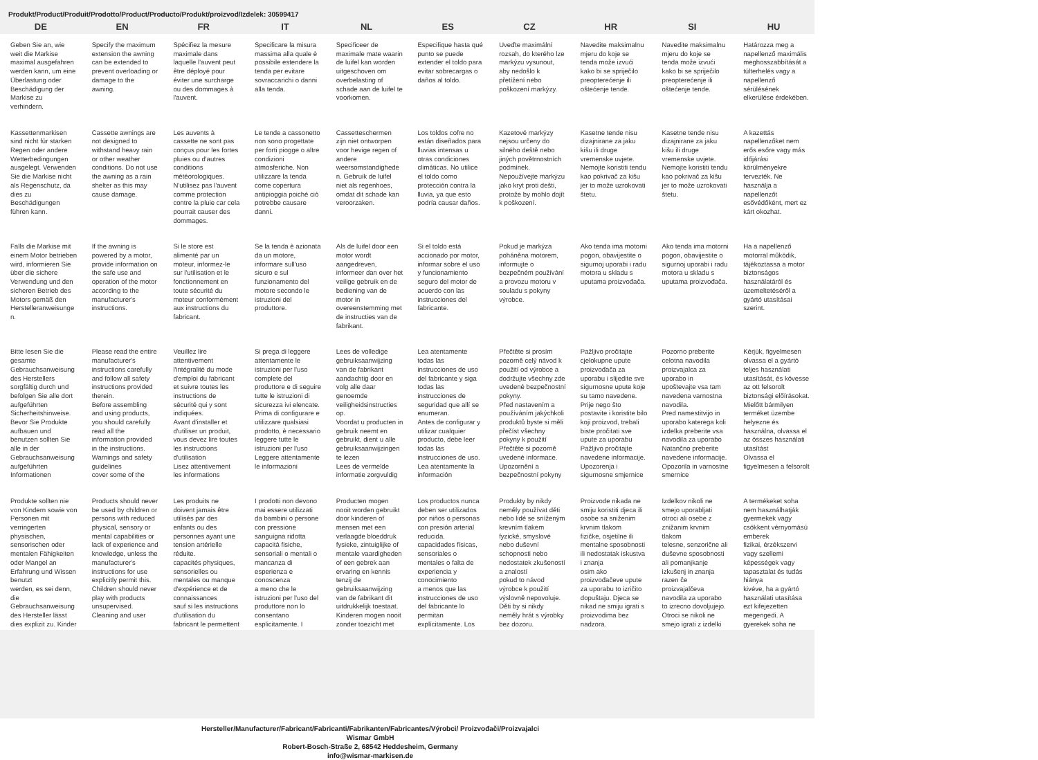Produkt/Product/Produit/Prodotto/Product/Producto/Produkt/proizvod/Izdelek: 30599417
| DE | EN | FR | IT | NL | ES | CZ | HR | SI | HU |
| --- | --- | --- | --- | --- | --- | --- | --- | --- | --- |
| Geben Sie an, wie weit die Markise maximal ausgefahren werden kann, um eine Überlastung oder Beschädigung der Markise zu verhindern. | Specify the maximum extension the awning can be extended to prevent overloading or damage to the awning. | Spécifiez la mesure maximale dans laquelle l'auvent peut être déployé pour éviter une surcharge ou des dommages à l'auvent. | Specificare la misura massima alla quale è possibile estendere la tenda per evitare sovraccarichi o danni alla tenda. | Specificeer de maximale mate waarin de luifel kan worden uitgeschoven om overbelasting of schade aan de luifel te voorkomen. | Especifique hasta qué punto se puede extender el toldo para evitar sobrecargas o daños al toldo. | Uveďte maximální rozsah, do kterého lze markýzu vysunout, aby nedošlo k přetížení nebo poškození markýzy. | Navedite maksimalnu mjeru do koje se tenda može izvući kako bi se spriječilo preopterećenje ili oštećenje tende. | Navedite maksimalnu mjeru do koje se tenda može izvući kako bi se spriječilo preopterećenje ili oštećenje tende. | Határozza meg a napellenző maximális meghosszabbítását a túlterhelés vagy a napellenző sérülésének elkerülése érdekében. |
| Kassettenmarkisen sind nicht für starken Regen oder andere Wetterbedingungen ausgelegt. Verwenden Sie die Markise nicht als Regenschutz, da dies zu Beschädigungen führen kann. | Cassette awnings are not designed to withstand heavy rain or other weather conditions. Do not use the awning as a rain shelter as this may cause damage. | Les auvents à cassette ne sont pas conçus pour les fortes pluies ou d'autres conditions météorologiques. N'utilisez pas l'auvent comme protection contre la pluie car cela pourrait causer des dommages. | Le tende a cassonetto non sono progettate per forti piogge o altre condizioni atmosferiche. Non utilizzare la tenda come copertura antipioggia poiché ciò potrebbe causare danni. | Cassetteschermen zijn niet ontworpen voor hevige regen of andere weersomstandighede n. Gebruik de luifel niet als regenhoes, omdat dit schade kan veroorzaken. | Los toldos cofre no están diseñados para lluvias intensas u otras condiciones climáticas. No utilice el toldo como protección contra la lluvia, ya que esto podría causar daños. | Kazetové markýzy nejsou určeny do silného deště nebo jiných povětrnostních podmínek. Nepoužívejte markýzu jako kryt proti dešti, protože by mohlo dojít k poškození. | Kasetne tende nisu dizajnirane za jaku kišu ili druge vremenske uvjete. Nemojte koristiti tendu kao pokrivač za kišu jer to može uzrokovati štetu. | Kasetne tende nisu dizajnirane za jaku kišu ili druge vremenske uvjete. Nemojte koristiti tendu kao pokrivač za kišu jer to može uzrokovati štetu. | A kazettás napellenzőket nem erős esőre vagy más időjárási körülményekre tervezték. Ne használja a napellenzőt esővédőként, mert ez kárt okozhat. |
| Falls die Markise mit einem Motor betrieben wird, informieren Sie über die sichere Verwendung und den sicheren Betrieb des Motors gemäß den Herstelleranweisunge n. | If the awning is powered by a motor, provide information on the safe use and operation of the motor according to the manufacturer's instructions. | Si le store est alimenté par un moteur, informez-le sur l'utilisation et le fonctionnement en toute sécurité du moteur conformément aux instructions du fabricant. | Se la tenda è azionata da un motore, informare sull'uso sicuro e sul funzionamento del motore secondo le istruzioni del produttore. | Als de luifel door een motor wordt aangedreven, informeer dan over het veilige gebruik en de bediening van de motor in overeenstemming met de instructies van de fabrikant. | Si el toldo está accionado por motor, informar sobre el uso y funcionamiento seguro del motor de acuerdo con las instrucciones del fabricante. | Pokud je markýza poháněna motorem, informujte o bezpečném používání a provozu motoru v souladu s pokyny výrobce. | Ako tenda ima motorni pogon, obavijestite o sigurnoj uporabi i radu motora u skladu s uputama proizvođača. | Ako tenda ima motorni pogon, obavijestite o sigurnoj uporabi i radu motora u skladu s uputama proizvođača. | Ha a napellenző motorral működik, tájékoztassa a motor biztonságos használatáról és üzemeltetéséről a gyártó utasításai szerint. |
| Bitte lesen Sie die gesamte Gebrauchsanweisung des Herstellers sorgfältig durch und befolgen Sie alle dort aufgeführten Sicherheitshinweise. Bevor Sie Produkte aufbauen und benutzen sollten Sie alle in der Gebrauchsanweisung aufgeführten Informationen | Please read the entire manufacturer's instructions carefully and follow all safety instructions provided therein. Before assembling and using products, you should carefully read all the information provided in the instructions. Warnings and safety guidelines cover some of the | Veuillez lire attentivement l'intégralité du mode d'emploi du fabricant et suivre toutes les instructions de sécurité qui y sont indiquées. Avant d'installer et d'utiliser un produit, vous devez lire toutes les instructions d'utilisation Lisez attentivement les informations | Si prega di leggere attentamente le istruzioni per l'uso complete del produttore e di seguire tutte le istruzioni di sicurezza ivi elencate. Prima di configurare e utilizzare qualsiasi prodotto, è necessario leggere tutte le istruzioni per l'uso Leggere attentamente le informazioni | Lees de volledige gebruiksaanwijzing van de fabrikant aandachtig door en volg alle daar genoemde veiligheidsinstructies op. Voordat u producten in gebruik neemt en gebruikt, dient u alle gebruiksaanwijzingen te lezen Lees de vermelde informatie zorgvuldig | Lea atentamente todas las instrucciones de uso del fabricante y siga todas las instrucciones de seguridad que allí se enumeran. Antes de configurar y utilizar cualquier producto, debe leer todas las instrucciones de uso. Lea atentamente la información | Přečtěte si prosím pozorně celý návod k použití od výrobce a dodržujte všechny zde uvedené bezpečnostní pokyny. Před nastavením a používáním jakýchkoli produktů byste si měli přečíst všechny pokyny k použití Přečtěte si pozorně uvedené informace. Upozornění a bezpečnostní pokyny | Pažljivo pročitajte cjelokupne upute proizvođača za uporabu i slijedite sve sigurnosne upute koje su tamo navedene. Prije nego što postavite i koristite bilo koji proizvod, trebali biste pročitati sve upute za uporabu Pažljivo pročitajte navedene informacije. Upozorenja i sigurnosne smjernice | Pozorno preberite celotna navodila proizvajalca za uporabo in upoštevajte vsa tam navedena varnostna navodila. Pred namestitvijo in uporabo katerega koli izdelka preberite vsa navodila za uporabo Natančno preberite navedene informacije. Opozorila in varnostne smernice | Kérjük, figyelmesen olvassa el a gyártó teljes használati utasítását, és kövesse az ott felsorolt biztonsági előírásokat. Mielőtt bármilyen terméket üzembe helyezne és használna, olvassa el az összes használati utasítást Olvassa el figyelmesen a felsorolt |
| Produkte sollten nie von Kindern sowie von Personen mit verringerten physischen, sensorischen oder mentalen Fähigkeiten oder Mangel an Erfahrung und Wissen benutzt werden, es sei denn, die Gebrauchsanweisung des Hersteller lässt dies explizit zu. Kinder | Products should never be used by children or persons with reduced physical, sensory or mental capabilities or lack of experience and knowledge, unless the manufacturer's instructions for use explicitly permit this. Children should never play with products unsupervised. Cleaning and user | Les produits ne doivent jamais être utilisés par des enfants ou des personnes ayant une tension artérielle réduite. capacités physiques, sensorielles ou mentales ou manque d'expérience et de connaissances sauf si les instructions d'utilisation du fabricant le permettent | I prodotti non devono mai essere utilizzati da bambini o persone con pressione sanguigna ridotta capacità fisiche, sensoriali o mentali o mancanza di esperienza e conoscenza a meno che le istruzioni per l'uso del produttore non lo consentano esplicitamente. I | Producten mogen nooit worden gebruikt door kinderen of mensen met een verlaagde bloeddruk fysieke, zintuiglijke of mentale vaardigheden of een gebrek aan ervaring en kennis tenzij de gebruiksaanwijzing van de fabrikant dit uitdrukkelijk toestaat. Kinderen mogen nooit zonder toezicht met | Los productos nunca deben ser utilizados por niños o personas con presión arterial reducida. capacidades físicas, sensoriales o mentales o falta de experiencia y conocimiento a menos que las instrucciones de uso del fabricante lo permitan explícitamente. Los | Produkty by nikdy neměly používat děti nebo lidé se sníženým krevním tlakem fyzické, smyslové nebo duševní schopnosti nebo nedostatek zkušeností a znalostí pokud to návod výrobce k použití výslovně nepovoluje. Děti by si nikdy neměly hrát s výrobky bez dozoru. | Proizvode nikada ne smiju koristiti djeca ili osobe sa sniženim krvnim tlakom fizičke, osjetilne ili mentalne sposobnosti ili nedostatak iskustva i znanja osim ako proizvođačeve upute za uporabu to izričito dopuštaju. Djeca se nikad ne smiju igrati s proizvodima bez nadzora. | Izdelkov nikoli ne smejo uporabljati otroci ali osebe z znižanim krvnim tlakom telesne, senzorične ali duševne sposobnosti ali pomanjkanje izkušenj in znanja razen če proizvajalčeva navodila za uporabo to izrecno dovoljujejo. Otroci se nikoli ne smejo igrati z izdelki | A termékeket soha nem használhatják gyermekek vagy csökkent vérnyomású emberek fizikai, érzékszervi vagy szellemi képességek vagy tapasztalat és tudás hiánya kivéve, ha a gyártó használati utasítása ezt kifejezetten megengedi. A gyerekek soha ne |
Hersteller/Manufacturer/Fabricant/Fabricanti/Fabrikanten/Fabricantes/Výrobci/ Proizvođači/Proizvajalci
Wismar GmbH
Robert-Bosch-Straße 2, 68542 Heddesheim, Germany
info@wismar-markisen.de